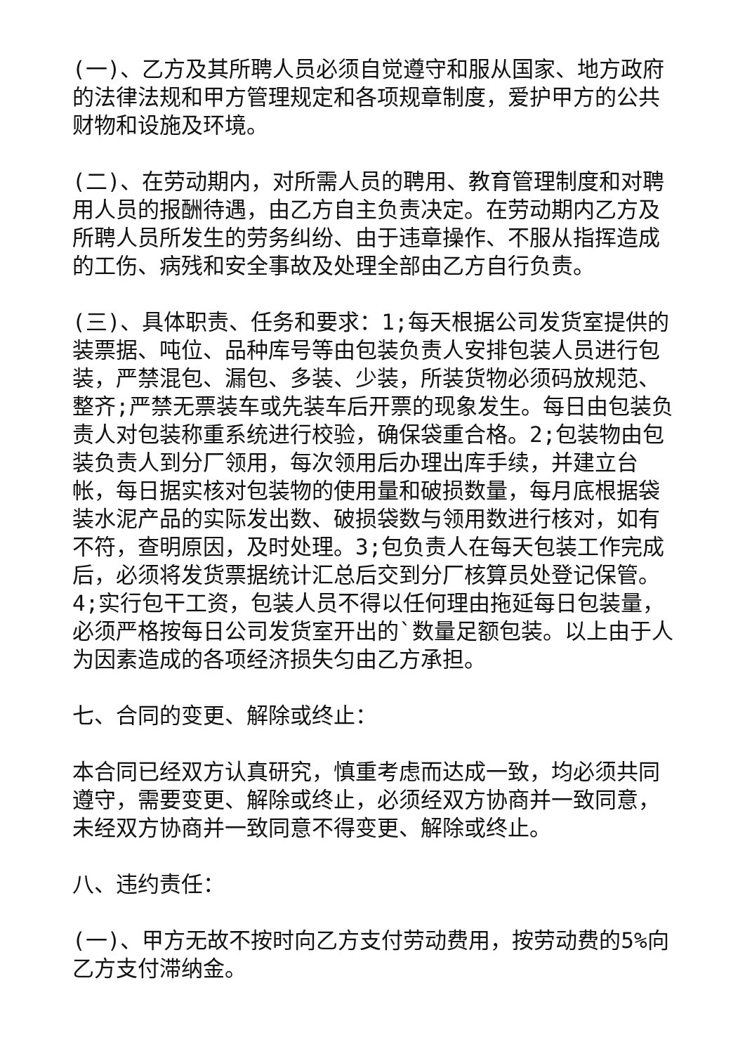(一)、乙方及其所聘人员必须自觉遵守和服从国家、地方政府的法律法规和甲方管理规定和各项规章制度，爱护甲方的公共财物和设施及环境。
(二)、在劳动期内，对所需人员的聘用、教育管理制度和对聘用人员的报酬待遇，由乙方自主负责决定。在劳动期内乙方及所聘人员所发生的劳务纠纷、由于违章操作、不服从指挥造成的工伤、病残和安全事故及处理全部由乙方自行负责。
(三)、具体职责、任务和要求：1;每天根据公司发货室提供的装票据、吨位、品种库号等由包装负责人安排包装人员进行包装，严禁混包、漏包、多装、少装，所装货物必须码放规范、整齐;严禁无票装车或先装车后开票的现象发生。每日由包装负责人对包装称重系统进行校验，确保袋重合格。2;包装物由包装负责人到分厂领用，每次领用后办理出库手续，并建立台帐，每日据实核对包装物的使用量和破损数量，每月底根据袋装水泥产品的实际发出数、破损袋数与领用数进行核对，如有不符，查明原因，及时处理。3;包负责人在每天包装工作完成后，必须将发货票据统计汇总后交到分厂核算员处登记保管。4;实行包干工资，包装人员不得以任何理由拖延每日包装量，必须严格按每日公司发货室开出的`数量足额包装。以上由于人为因素造成的各项经济损失匀由乙方承担。
七、合同的变更、解除或终止：
本合同已经双方认真研究，慎重考虑而达成一致，均必须共同遵守，需要变更、解除或终止，必须经双方协商并一致同意，未经双方协商并一致同意不得变更、解除或终止。
八、违约责任：
(一)、甲方无故不按时向乙方支付劳动费用，按劳动费的5%向乙方支付滞纳金。